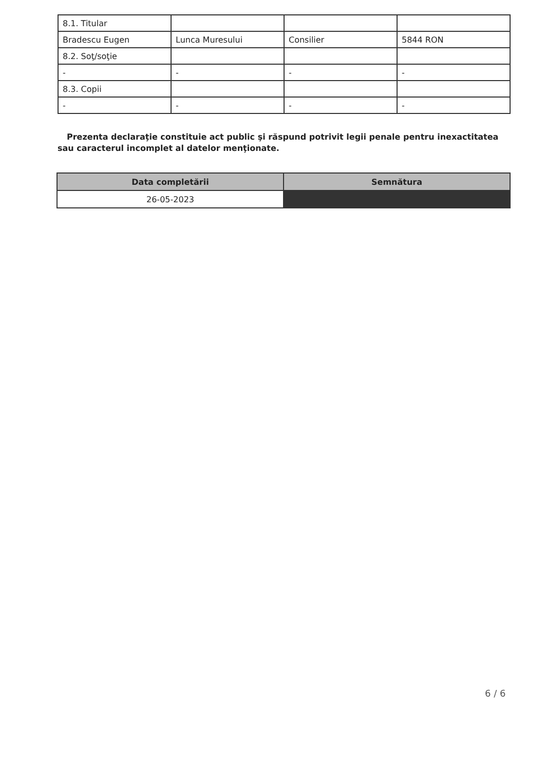| 8.1. Titular | | | |
| Bradescu Eugen | Lunca Muresului | Consilier | 5844 RON |
| 8.2. Soţ/soţie | | | |
| - | - | - | - |
| 8.3. Copii | | | |
| - | - | - | - |
Prezenta declaraţie constituie act public şi răspund potrivit legii penale pentru inexactitatea sau caracterul incomplet al datelor menţionate.
| Data completării | Semnătura |
| --- | --- |
| 26-05-2023 | |
6 / 6